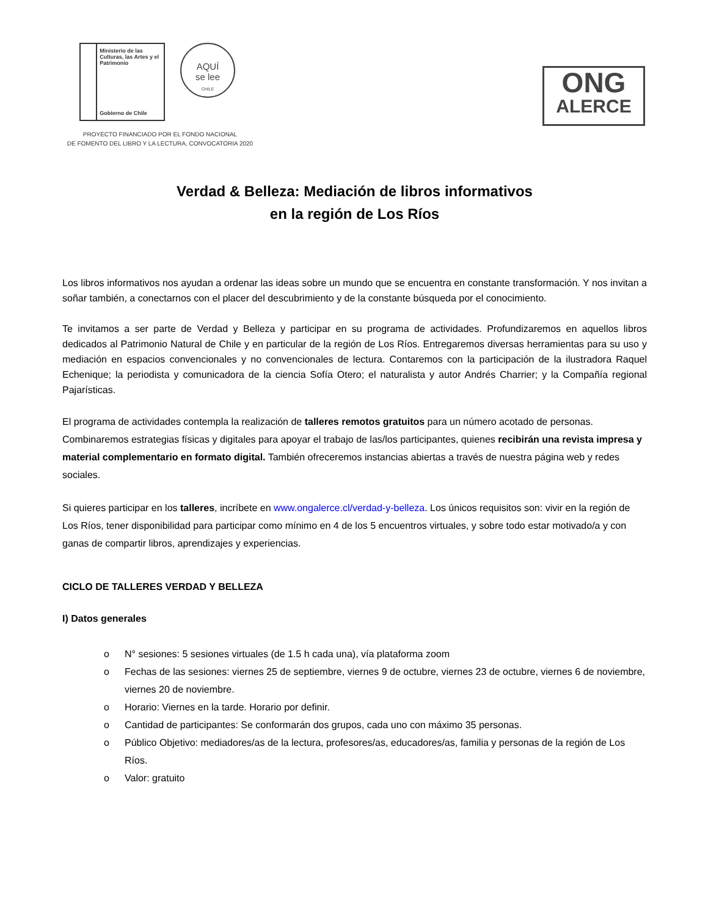Ministerio de las Culturas, las Artes y el Patrimonio
Gobierno de Chile
AQUÍ
se lee
CHILE
PROYECTO FINANCIADO POR EL FONDO NACIONAL
DE FOMENTO DEL LIBRO Y LA LECTURA, CONVOCATORIA 2020
ONG
ALERCE
Verdad & Belleza: Mediación de libros informativos
en la región de Los Ríos
Los libros informativos nos ayudan a ordenar las ideas sobre un mundo que se encuentra en constante transformación. Y nos invitan a soñar también, a conectarnos con el placer del descubrimiento y de la constante búsqueda por el conocimiento.
Te invitamos a ser parte de Verdad y Belleza y participar en su programa de actividades. Profundizaremos en aquellos libros dedicados al Patrimonio Natural de Chile y en particular de la región de Los Ríos. Entregaremos diversas herramientas para su uso y mediación en espacios convencionales y no convencionales de lectura. Contaremos con la participación de la ilustradora Raquel Echenique; la periodista y comunicadora de la ciencia Sofía Otero; el naturalista y autor Andrés Charrier; y la Compañía regional Pajarísticas.
El programa de actividades contempla la realización de talleres remotos gratuitos para un número acotado de personas. Combinaremos estrategias físicas y digitales para apoyar el trabajo de las/los participantes, quienes recibirán una revista impresa y material complementario en formato digital. También ofreceremos instancias abiertas a través de nuestra página web y redes sociales.
Si quieres participar en los talleres, incríbete en www.ongalerce.cl/verdad-y-belleza. Los únicos requisitos son: vivir en la región de Los Ríos, tener disponibilidad para participar como mínimo en 4 de los 5 encuentros virtuales, y sobre todo estar motivado/a y con ganas de compartir libros, aprendizajes y experiencias.
CICLO DE TALLERES VERDAD Y BELLEZA
I) Datos generales
o N° sesiones: 5 sesiones virtuales (de 1.5 h cada una), vía plataforma zoom
o Fechas de las sesiones: viernes 25 de septiembre, viernes 9 de octubre, viernes 23 de octubre, viernes 6 de noviembre, viernes 20 de noviembre.
o Horario: Viernes en la tarde. Horario por definir.
o Cantidad de participantes: Se conformarán dos grupos, cada uno con máximo 35 personas.
o Público Objetivo: mediadores/as de la lectura, profesores/as, educadores/as, familia y personas de la región de Los Ríos.
o Valor: gratuito